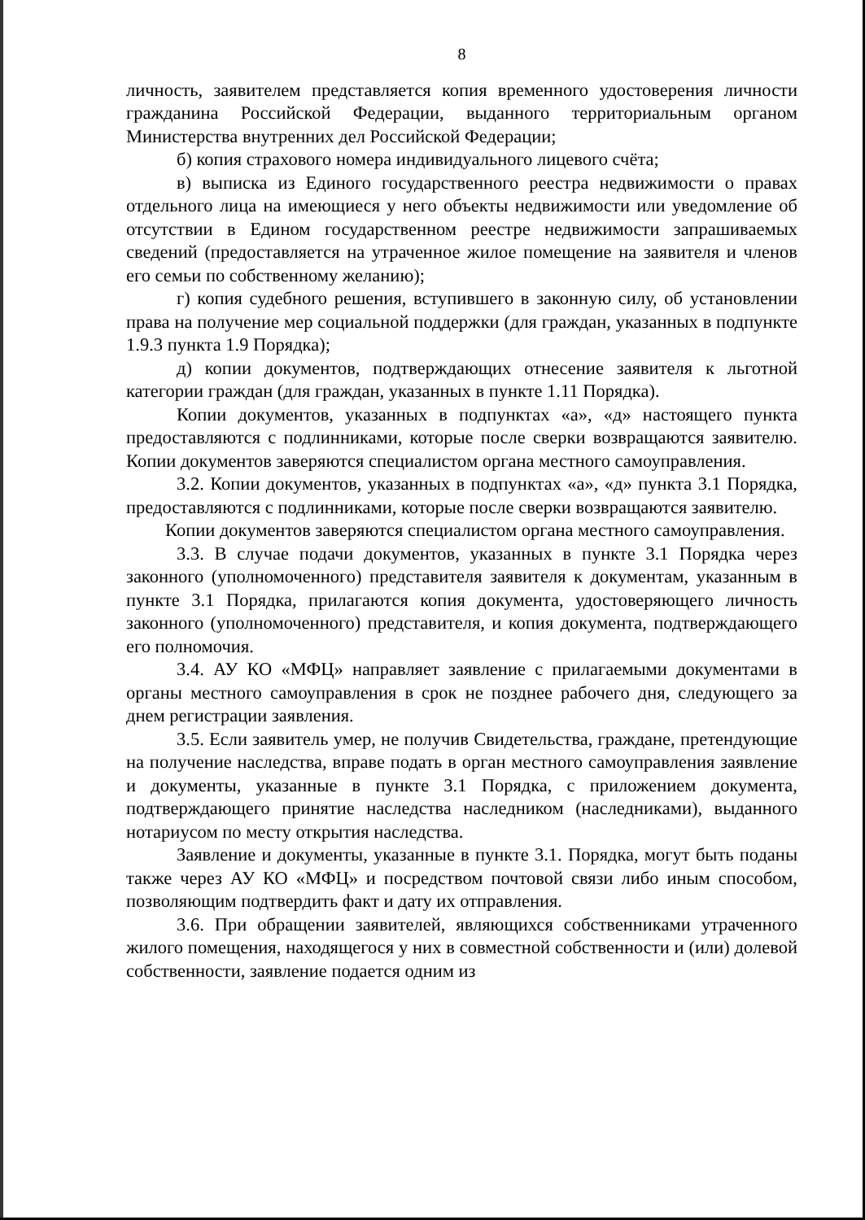8
личность, заявителем представляется копия временного удостоверения личности гражданина Российской Федерации, выданного территориальным органом Министерства внутренних дел Российской Федерации;
б) копия страхового номера индивидуального лицевого счёта;
в) выписка из Единого государственного реестра недвижимости о правах отдельного лица на имеющиеся у него объекты недвижимости или уведомление об отсутствии в Едином государственном реестре недвижимости запрашиваемых сведений (предоставляется на утраченное жилое помещение на заявителя и членов его семьи по собственному желанию);
г) копия судебного решения, вступившего в законную силу, об установлении права на получение мер социальной поддержки (для граждан, указанных в подпункте 1.9.3 пункта 1.9 Порядка);
д) копии документов, подтверждающих отнесение заявителя к льготной категории граждан (для граждан, указанных в пункте 1.11 Порядка).
Копии документов, указанных в подпунктах «а», «д» настоящего пункта предоставляются с подлинниками, которые после сверки возвращаются заявителю. Копии документов заверяются специалистом органа местного самоуправления.
3.2. Копии документов, указанных в подпунктах «а», «д» пункта 3.1 Порядка, предоставляются с подлинниками, которые после сверки возвращаются заявителю.
Копии документов заверяются специалистом органа местного самоуправления.
3.3. В случае подачи документов, указанных в пункте 3.1 Порядка через законного (уполномоченного) представителя заявителя к документам, указанным в пункте 3.1 Порядка, прилагаются копия документа, удостоверяющего личность законного (уполномоченного) представителя, и копия документа, подтверждающего его полномочия.
3.4. АУ КО «МФЦ» направляет заявление с прилагаемыми документами в органы местного самоуправления в срок не позднее рабочего дня, следующего за днем регистрации заявления.
3.5. Если заявитель умер, не получив Свидетельства, граждане, претендующие на получение наследства, вправе подать в орган местного самоуправления заявление и документы, указанные в пункте 3.1 Порядка, с приложением документа, подтверждающего принятие наследства наследником (наследниками), выданного нотариусом по месту открытия наследства.
Заявление и документы, указанные в пункте 3.1. Порядка, могут быть поданы также через АУ КО «МФЦ» и посредством почтовой связи либо иным способом, позволяющим подтвердить факт и дату их отправления.
3.6. При обращении заявителей, являющихся собственниками утраченного жилого помещения, находящегося у них в совместной собственности и (или) долевой собственности, заявление подается одним из